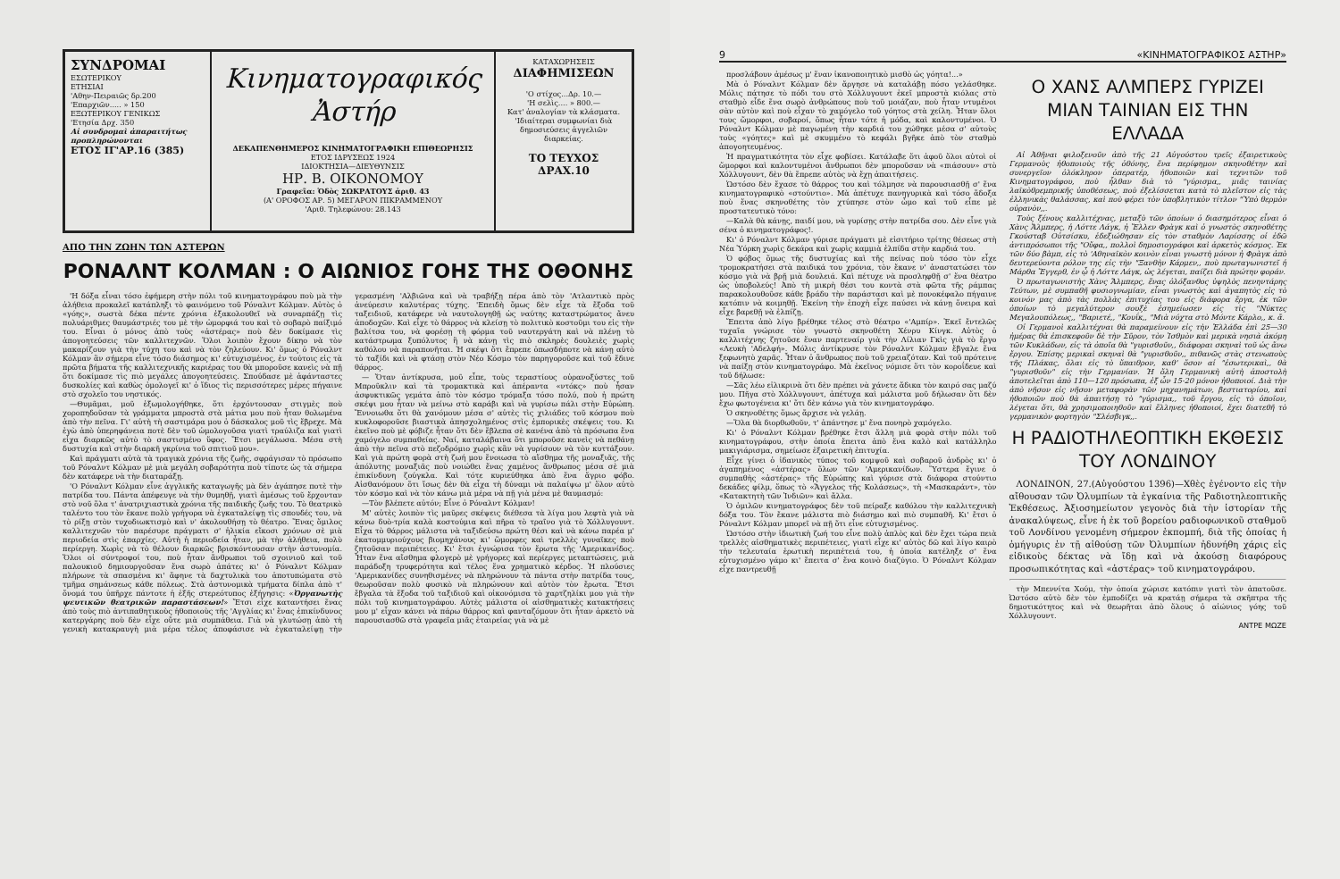ΣΥΝΔΡΟΜΑΙ
ΕΣΩΤΕΡΙΚΟΥ
ΕΤΗΣΙΑΙ
'Αθην-Πειραιῶς δρ.200
'Επαρχιῶν..... » 150
ΕΞΩΤΕΡΙΚΟΥ ΓΕΝΙΚΩΣ
'Ετησία Δρχ. 350
Αἱ συνδρομαὶ ἀπαραιτήτως προπληρώνονται
ΕΤΟΣ ΙΓ'ΑΡ.16 (385)
Κινηματογραφικός Ἀστήρ
ΔΕΚΑΠΕΝΘΗΜΕΡΟΣ ΚΙΝΗΜΑΤΟΓΡΑΦΙΚΗ ΕΠΙΘΕΩΡΗΣΙΣ
ΕΤΟΣ ΙΔΡΥΣΕΩΣ 1924
ΙΔΙΟΚΤΗΣΙΑ—ΔΙΕΥΘΥΝΣΙΣ
ΗΡ. Β. ΟΙΚΟΝΟΜΟΥ
Γραφεῖα: Ὁδὸς ΣΩΚΡΑΤΟΥΣ ἀριθ. 43
(Α' ΟΡΟΦΟΣ ΑΡ. 5) ΜΕΓΑΡΟΝ ΠΙΚΡΑΜΜΕΝΟΥ
'Αριθ. Τηλεφώνου: 28.143
ΚΑΤΑΧΩΡΗΣΕΙΣ
ΔΙΑΦΗΜΙΣΕΩΝ
'Ο στίχος...Δρ. 10.—
'Η σελὶς.... » 800.—
Κατ' ἀναλογίαν τὰ κλάσματα.
'Ιδιαίτεραι συμφωνίαι διὰ δημοσιεύσεις ἀγγελιῶν διαρκείας.
ΤΟ ΤΕΥΧΟΣ ΔΡΑΧ.10
ΑΠΟ ΤΗΝ ΖΩΗΝ ΤΩΝ ΑΣΤΕΡΩΝ
ΡΟΝΑΛΝΤ ΚΟΛΜΑΝ : Ο ΑΙΩΝΙΟΣ ΓΟΗΣ ΤΗΣ ΟΘΟΝΗΣ
'Η δόξα εἶναι τόσο ἐφήμερη στὴν πόλι τοῦ κινηματογράφου ποὺ μὰ τὴν ἀλήθεια προκαλεῖ κατάπληξι τὸ φαινόμενο τοῦ Ρόναλντ Κόλμαν. Αὐτὸς ὁ «γόης», σωστὰ δέκα πέντε χρόνια ἐξακολουθεῖ νὰ συναρπάζῃ τὶς πολυάριθμες θαυμάστριές του μὲ τὴν ὡμορφιά του καὶ τὸ σοβαρὸ παίξιμό του. Εἶναι ὁ μόνος ἀπὸ τοὺς «ἀστέρας» ποὺ δὲν δοκίμασε τὶς ἀπογοητεύσεις τῶν καλλιτεχνῶν. Ὅλοι λοιπὸν ἔχουν δίκηο νὰ τὸν μακαρίζουν γιὰ τὴν τύχη του καὶ νὰ τὸν ζηλεύουν. Κι' ὅμως ὁ Ρόναλντ Κόλμαν ἂν σήμερα εἶνε τόσο διάσημος κι' εὐτυχισμένος, ἐν τούτοις εἰς τὰ πρῶτα βήματα τῆς καλλιτεχνικῆς καριέρας του θὰ μποροῦσε κανεὶς νὰ πῇ ὅτι δοκίμασε τὶς πιὸ μεγάλες ἀπογοητεύσεις. Σπούδασε μὲ ἀφάνταστες δυσκολίες καὶ καθὼς ὁμολογεῖ κι' ὁ ἴδιος τὶς περισσότερες μέρες πήγαινε στὸ σχολεῖο του νηστικός.
—Θυμᾶμαι, μοῦ ἐξωμολογήθηκε, ὅτι ἐρχόντουσαν στιγμὲς ποὺ χοροπηδοῦσαν τὰ γράμματα μπροστὰ στὰ μάτια μου ποὺ ἦταν θολωμένα ἀπὸ τὴν πεῖνα. Γι' αὐτὴ τὴ σαστιμάρα μου ὁ δάσκαλος μοῦ τὶς ἔβρεχε. Μὰ ἐγὼ ἀπὸ ὑπερηφάνεια ποτὲ δὲν τοῦ ὡμολογοῦσα γιατὶ τραύλιζα καὶ γιατὶ εἶχα διαρκῶς αὐτὸ τὸ σαστισμένο ὕφος. Ἔτσι μεγάλωσα. Μέσα στὴ δυστυχία καὶ στὴν διαρκῆ γκρίνια τοῦ σπιτιοῦ μου».
Καὶ πράγματι αὐτὰ τὰ τραγικὰ χρόνια τῆς ζωῆς, σφράγισαν τὸ πρόσωπο τοῦ Ρόναλντ Κόλμαν μὲ μιὰ μεγάλη σοβαρότητα ποὺ τίποτε ὡς τὰ σήμερα δὲν κατάφερε νὰ τὴν διαταράξῃ.
'Ο Ρόναλντ Κόλμαν εἶνε ἀγγλικῆς καταγωγῆς μὰ δὲν ἀγάπησε ποτὲ τὴν πατρίδα του. Πάντα ἀπέφευγε νὰ τὴν θυμηθῇ, γιατὶ ἀμέσως τοῦ ἔρχονταν στὸ νοῦ ὅλα τ' ἀνατριχιαστικὰ χρόνια τῆς παιδικῆς ζωῆς του. Τὸ θεατρικὸ ταλέντο του τὸν ἔκανε πολὺ γρήγορα νὰ ἐγκαταλείψῃ τὶς σπουδές του, νὰ τὸ ρίξῃ στὸν τυχοδιωκτισμὸ καὶ ν' ἀκολουθήσῃ τὸ θέατρο. Ἕνας ὅμιλος καλλιτεχνῶν τὸν παρέσυρε πράγματι σ' ἡλικία εἴκοσι χρόνων σὲ μιὰ περιοδεία στὶς ἐπαρχίες. Αὐτὴ ἡ περιοδεία ἦταν, μὰ τὴν ἀλήθεια, πολὺ περίεργη. Χωρὶς νὰ τὸ θέλουν διαρκῶς βρισκόντουσαν στὴν ἀστυνομία. Ὅλοι οἱ σύντροφοί του, ποὺ ἦταν ἄνθρωποι τοῦ σχοινιοῦ καὶ τοῦ παλουκιοῦ δημιουργοῦσαν ἕνα σωρὸ ἀπάτες κι' ὁ Ρόναλντ Κόλμαν πλήρωνε τὰ σπασμένα κι' ἄφηνε τὰ δαχτυλικὰ του ἀποτυπώματα στὸ τμῆμα σημάνσεως κάθε πόλεως. Στὰ ἀστυνομικὰ τμήματα δίπλα ἀπὸ τ' ὄνομά του ὑπῆρχε πάντοτε ἡ ἑξῆς στερεότυπος ἐξήγησις: «Ὀργανωτὴς ψευτικῶν θεατρικῶν παραστάσεων!» Ἔτσι εἶχε καταντήσει ἕνας ἀπὸ τοὺς πιὸ ἀντιπαθητικοὺς ἠθοποιοὺς τῆς 'Αγγλίας κι' ἕνας ἐπικίνδυνος κατεργάρης ποὺ δὲν εἶχε οὔτε μιὰ συμπάθεια. Γιὰ νὰ γλυτώσῃ ἀπὸ τὴ γενικὴ κατακραυγὴ μιὰ μέρα τέλος ἀποφάσισε νὰ ἐγκαταλείψῃ τὴν γερασμένη 'Αλβιῶνα καὶ νὰ τραβήξῃ πέρα ἀπὸ τὸν 'Ατλαντικὸ πρὸς ἀνεύρεσιν καλυτέρας τύχης. 'Επειδὴ ὅμως δὲν εἶχε τὰ ἔξοδα τοῦ ταξειδιοῦ, κατάφερε νὰ ναυτολογηθῇ ὡς ναύτης καταστρώματος ἄνευ ἀποδοχῶν. Καὶ εἶχε τὸ θάρρος νὰ κλείσῃ τὸ πολιτικὸ κοστοῦμι του εἰς τὴν βαλίτσα του, νὰ φορέσῃ τὴ φόρμα τοῦ ναυτερyάτη καὶ νὰ πλένῃ τὸ κατάστρωμα ξυπόλυτος ἢ νὰ κάνῃ τὶς πιὸ σκληρὲς δουλειὲς χωρὶς καθόλου νὰ παραπονῆται. Ἡ σκέψι ὅτι ἔπρεπε ὁπωσδήποτε νὰ κάνῃ αὐτὸ τὸ ταξίδι καὶ νὰ φτάσῃ στὸν Νέο Κόσμο τὸν παρηγοροῦσε καὶ τοῦ ἔδινε θάρρος.
— Ὅταν ἀντίκρυσα, μοῦ εἶπε, τοὺς τεραστίους οὐρανοξύστες τοῦ Μπροῦκλιν καὶ τὰ τρομακτικὰ καὶ ἀπέραντα «ντόκς» ποὺ ἦσαν ἀσφυκτικῶς γεμάτα ἀπὸ τὸν κόσμο τρόμαξα τόσο πολύ, ποὺ ἡ πρώτη σκέψι μου ἦταν νὰ μείνω στὸ καράβι καὶ νὰ γυρίσω πάλι στὴν Εὐρώπη. Ἔννοιωθα ὅτι θὰ χανόμουν μέσα σ' αὐτὲς τὶς χιλιάδες τοῦ κόσμου ποὺ κυκλοφοροῦσε βιαστικὰ ἀπησχολημένος στὶς ἐμπορικὲς σκέψεις του. Κι ἐκεῖνο ποὺ μὲ φόβιζε ἦταν ὅτι δὲν ἔβλεπα σὲ κανένα ἀπὸ τὰ πρόσωπα ἕνα χαμόγελο συμπαθείας. Ναί, καταλάβαινα ὅτι μποροῦσε κανεὶς νὰ πεθάνῃ ἀπὸ τὴν πεῖνα στὸ πεζοδρόμιο χωρὶς κἂν νὰ γυρίσουν νὰ τὸν κυττάξουν. Καὶ γιὰ πρώτη φορὰ στὴ ζωή μου ἔνοιωσα τὸ αἴσθημα τῆς μοναξιᾶς, τῆς ἀπόλυτης μοναξιᾶς ποὺ νοιώθει ἕνας χαμένος ἄνθρωπος μέσα σὲ μιὰ ἐπικίνδυνη ζούγκλα. Καὶ τότε κυριεύθηκα ἀπὸ ἕνα ἄγριο φόβο. Αἰσθανόμουν ὅτι ἴσως δὲν θὰ εἶχα τὴ δύναμι νὰ παλαίψω μ' ὅλον αὐτὸ τὸν κόσμο καὶ νὰ τὸν κάνω μιὰ μέρα νὰ πῇ γιὰ μένα μὲ θαυμασμό:
—Τὸν βλέπετε αὐτόν; Εἶνε ὁ Ρόναλντ Κόλμαν!
Μ' αὐτὲς λοιπὸν τὶς μαῦρες σκέψεις διέθεσα τὰ λίγα μου λεφτὰ γιὰ νὰ κάνω δυὸ-τρία καλὰ κοστούμια καὶ πῆρα τὸ τραῖνο γιὰ τὸ Χόλλυγουντ. Εἶχα τὸ θάρρος μάλιστα νὰ ταξιδεύσω πρώτη θέσι καὶ νὰ κάνω παρέα μ' ἑκατομμυριούχους βιομηχάνους κι' ὥμορφες καὶ τρελλὲς γυναῖκες ποὺ ζητοῦσαν περιπέτειες. Κι' ἔτσι ἐγνώρισα τὸν ἔρωτα τῆς 'Αμερικανίδος. Ἦταν ἕνα αἴσθημα φλογερὸ μὲ γρήγορες καὶ περίεργες μεταπτώσεις, μιὰ παράδοξη τρυφερότητα καὶ τέλος ἕνα χρηματικὸ κέρδος. Ἡ πλούσιες 'Αμερικανίδες συνηθισμένες νὰ πληρώνουν τὰ πάντα στὴν πατρίδα τους, θεωροῦσαν πολὺ φυσικὸ νὰ πληρώνουν καὶ αὐτὸν τὸν ἔρωτα. Ἔτσι ἔβγαλα τὰ ἔξοδα τοῦ ταξιδιοῦ καὶ οἰκονόμισα τὸ χαρτζηλίκι μου γιὰ τὴν πόλι τοῦ κινηματογράφου. Αὐτὲς μάλιστα οἱ αἰσθηματικὲς κατακτήσεις μου μ' εἶχαν κάνει νὰ πάρω θάρρος καὶ φανταζόμουν ὅτι ἦταν ἀρκετὸ νὰ παρουσιασθῶ στὰ γραφεῖα μιᾶς ἑταιρείας γιὰ νὰ μὲ
9 «ΚΙΝΗΜΑΤΟΓΡΑΦΙΚΟΣ ΑΣΤΗΡ»
προσλάβουν ἀμέσως μ' ἕναν ἱκανοποιητικὸ μισθὸ ὡς γόητα!...»
Μὰ ὁ Ρόναλντ Κόλμαν δὲν ἄργησε νὰ καταλάβῃ πόσο γελάσθηκε. Μόλις πάτησε τὸ πόδι του στὸ Χόλλυγουντ ἐκεῖ μπροστὰ κιόλας στὸ σταθμὸ εἶδε ἕνα σωρὸ ἀνθρώπους ποὺ τοῦ μοιάζαν, ποὺ ἦταν ντυμένοι σὰν αὐτὸν καὶ ποὺ εἶχαν τὸ χαμόγελο τοῦ γόητος στὰ χείλη. Ἦταν ὅλοι τους ὥμορφοι, σοβαροί, ὅπως ἦταν τότε ἡ μόδα, καὶ καλοντυμένοι. Ὁ Ρόναλντ Κόλμαν μὲ παγωμένη τὴν καρδιά του χώθηκε μέσα σ' αὐτοὺς τοὺς «γόητες» καὶ μὲ σκυμμένο τὸ κεφάλι βγῆκε ἀπὸ τὸν σταθμὸ ἀπογοητευμένος.
Ἡ πραγματικότητα τὸν εἶχε φοβίσει. Κατάλαβε ὅτι ἀφοῦ ὅλοι αὐτοὶ οἱ ὥμορφοι καὶ καλοντυμένοι ἄνθρωποι δὲν μποροῦσαν νὰ «πιάσουν» στὸ Χόλλυγουντ, δὲν θὰ ἔπρεπε αὐτὸς νὰ ἔχῃ ἀπαιτήσεις.
Ὡστόσο δὲν ἔχασε τὸ θάρρος του καὶ τόλμησε νὰ παρουσιασθῇ σ' ἕνα κινηματογραφικὸ «στούντιο». Μὰ ἀπέτυχε πανηγυρικὰ καὶ τόσο ἄδοξα ποὺ ἕνας σκηνοθέτης τὸν χτύπησε στὸν ὦμο καὶ τοῦ εἶπε μὲ προστατευτικὸ τόνο:
—Καλὰ θὰ κάνῃς, παιδί μου, νὰ γυρίσῃς στὴν πατρίδα σου. Δὲν εἶνε γιὰ σένα ὁ κινηματογράφος!.
Κι' ὁ Ρόναλντ Κόλμαν γύρισε πράγματι μὲ εἰσιτήριο τρίτης θέσεως στὴ Νέα Ὑόρκη χωρὶς δεκάρα καὶ χωρὶς καμμιὰ ἐλπίδα στὴν καρδιά του.
Ὁ φόβος ὅμως τῆς δυστυχίας καὶ τῆς πείνας ποὺ τόσο τὸν εἶχε τρομοκρατήσει στὰ παιδικά του χρόνια, τὸν ἔκανε ν' ἀναστατώσει τὸν κόσμο γιὰ νὰ βρῇ μιὰ δουλειά. Καὶ πέτυχε νὰ προσληφθῇ σ' ἕνα θέατρο ὡς ὑποβολεύς! Ἀπὸ τὴ μικρὴ θέσι του κοντὰ στὰ φῶτα τῆς ράμπας παρακολουθοῦσε κάθε βράδυ τὴν παράστασι καὶ μὲ πονοκέφαλο πήγαινε κατόπιν νὰ κοιμηθῇ. Ἐκείνη τὴν ἐποχὴ εἶχε παύσει νὰ κάνῃ ὄνειρα καὶ εἶχε βαρεθῇ νὰ ἐλπίζῃ.
Ἔπειτα ἀπὸ λίγο βρέθηκε τέλος στὸ θέατρο «'Αμπίρ». Ἐκεῖ ἔντελῶς τυχαῖα γνώρισε τὸν γνωστὸ σκηνοθέτη Χένρυ Κίνγκ. Αὐτὸς ὁ καλλιτέχνης ζητοῦσε ἕναν παρτεναίρ γιὰ τὴν Λίλιαν Γκὶς γιὰ τὸ ἔργο «Λευκὴ 'Αδελφή». Μόλις ἀντίκρυσε τὸν Ρόναλντ Κόλμαν ἔβγαλε ἕνα ξεφωνητὸ χαρᾶς. Ἦταν ὁ ἄνθρωπος ποὺ τοῦ χρειαζόταν. Καὶ τοῦ πρότεινε νὰ παίξῃ στὸν κινηματογράφο. Μὰ ἐκεῖνος νόμισε ὅτι τὸν κοροΐδευε καὶ τοῦ δήλωσε:
—Σᾶς λέω εἰλικρινὰ ὅτι δὲν πρέπει νὰ χάνετε ἄδικα τὸν καιρό σας μαζύ μου. Πῆγα στὸ Χόλλυγουντ, ἀπέτυχα καὶ μάλιστα μοῦ δήλωσαν ὅτι δὲν ἔχω φωτογένεια κι' ὅτι δὲν κάνω γιὰ τὸν κινηματογράφο.
Ὁ σκηνοθέτης ὅμως ἄρχισε νὰ γελάῃ.
—Ὅλα θὰ διορθωθοῦν, τ' ἀπάντησε μ' ἕνα πονηρὸ χαμόγελο.
Κι' ὁ Ρόναλντ Κόλμαν βρέθηκε ἔτσι ἄλλη μιὰ φορὰ στὴν πόλι τοῦ κινηματογράφου, στὴν ὁποία ἔπειτα ἀπὸ ἕνα καλὸ καὶ κατάλληλο μακιγιάρισμα, σημείωσε ἐξαιρετικὴ ἐπιτυχία.
Εἶχε γίνει ὁ ἰδανικὸς τύπος τοῦ κομψοῦ καὶ σοβαροῦ ἀνδρὸς κι' ὁ ἀγαπημένος «ἀστέρας» ὅλων τῶν 'Αμερικανίδων. Ὕστερα ἔγινε ὁ συμπαθὴς «ἀστέρας» τῆς Εὐρώπης καὶ γύρισε στὰ διάφορα στούντιο δεκάδες φίλμ, ὅπως τὸ «Ἄγγελος τῆς Κολάσεως», τὴ «Μασκαράντ», τὸν «Κατακτητὴ τῶν Ἰνδιῶν» καὶ ἄλλα.
Ὁ ὁμιλῶν κινηματογράφος δὲν τοῦ πείραξε καθόλου τὴν καλλιτεχνικὴ δόξα του. Τὸν ἔκανε μάλιστα πιὸ διάσημο καὶ πιὸ συμπαθῆ. Κι' ἔτσι ὁ Ρόναλντ Κόλμαν μπορεῖ νὰ πῇ ὅτι εἶνε εὐτυχισμένος.
Ὡστόσο στὴν ἰδιωτικὴ ζωή του εἶνε πολὺ ἁπλὸς καὶ δὲν ἔχει τώρα πειὰ τρελλὲς αἰσθηματικὲς περιπέτειες, γιατὶ εἶχε κι' αὐτὸς δῶ καὶ λίγο καιρὸ τὴν τελευταία ἐρωτικὴ περιπέτειά του, ἡ ὁποία κατέληξε σ' ἕνα εὐτυχισμένο γάμο κι' ἔπειτα σ' ἕνα κοινὸ διαζύγιο. Ὁ Ρόναλντ Κόλμαν εἶχε παντρευθῇ
Ο ΧΑΝΣ ΑΛΜΠΕΡΣ ΓΥΡΙΖΕΙ ΜΙΑΝ ΤΑΙΝΙΑΝ ΕΙΣ ΤΗΝ ΕΛΛΑΔΑ
Αἱ Ἀθῆναι φιλοξενοῦν ἀπὸ τῆς 21 Αὐγούστου τρεῖς ἐξαιρετικοὺς Γερμανοὺς ἠθοποιοὺς τῆς ὀθόνης, ἕνα περίφημον σκηνοθέτην καὶ συνεργεῖον ὁλόκληρον ὀπερατέρ, ἠθοποιῶν καὶ τεχνιτῶν τοῦ Κινηματογράφου, ποὺ ἦλθαν διὰ τὸ "γύρισμα,, μιᾶς ταινίας λαϊκὸθρεμπρικῆς ὑποθέσεως, ποὺ ἐξελίσσεται κατὰ τὸ πλεῖστον εἰς τὰς ἑλληνικὰς θαλάσσας, καὶ ποὺ φέρει τὸν ὑποβλητικὸν τίτλον "Ὑπὸ θερμὸν οὐρανὸν,,.
Τοὺς ξένους καλλιτέχνας, μεταξὺ τῶν ὁποίων ὁ διασημότερος εἶναι ὁ Χὰνς Ἄλμπερς, ἡ Λόττε Λάγκ, ἡ Ἔλλεν Φρὰγκ καὶ ὁ γνωστὸς σκηνοθέτης Γκούσταβ Οὐτσίσκυ, ἐδεξιώθησαν εἰς τὸν σταθμὸν Λαρίσσης οἱ ἐδῶ ἀντιπρόσωποι τῆς "Οὔφα,, πολλοὶ δημοσιογράφοι καὶ ἀρκετὸς κόσμος. Ἐκ τῶν δύο βὰμπ, εἰς τὸ 'Αθηναϊκὸν κοινὸν εἶναι γνωστὴ μόνον ἡ Φρὰγκ ἀπὸ δευτερεύοντα ρόλον της εἰς τὴν "Ξανθὴν Κάρμεν,, ποὺ πρωταγωνιστεῖ ἡ Μάρθα Ἔγγερθ, ἐν ᾧ ἡ Λόττε Λάγκ, ὡς λέγεται, παίζει διὰ πρώτην φοράν.
Ὁ πρωταγωνιστὴς Χὰνς Ἄλμπερς, ἕνας ὁλόξανθος ὑψηλὸς πενηντάρης Τεύτων, μὲ συμπαθῆ φυσιογνωμίαν, εἶναι γνωστὸς καὶ ἀγαπητὸς εἰς τὸ κοινόν μας ἀπὸ τὰς πολλὰς ἐπιτυχίας του εἰς διάφορα ἔργα, ἐκ τῶν ὁποίων τὸ μεγαλύτερον σουξὲ ἐσημείωσεν εἰς τὶς "Νύκτες Μεγαλουπόλεως,, "Βαριετέ,, "Κουΐκ,, "Μιὰ νύχτα στὸ Μόντε Κάρλο,, κ. ἄ.
Οἱ Γερμανοὶ καλλιτέχναι θὰ παραμείνουν εἰς τὴν Ἑλλάδα ἐπὶ 25—30 ἡμέρας θὰ ἐπισκεφοῦν δὲ τὴν Σῦρον, τὸν Ἰσθμὸν καὶ μερικὰ νησιὰ ἀκόμη τῶν Κυκλάδων, εἰς τὰ ὁποῖα θὰ "γυρισθοῦν,, διάφοραι σκηναὶ τοῦ ὡς ἄνω ἔργου. Ἐπίσης μερικαὶ σκηναὶ θὰ "γυρισθοῦν,, πιθανῶς στὰς στενωποὺς τῆς Πλάκας, ὅλαι εἰς τὸ ὕπαιθρον, καθ' ὅσον αἱ "ἐσωτερικαὶ,, θὰ "γυρισθοῦν" εἰς τὴν Γερμανίαν. Ἡ ὅλη Γερμανικὴ αὐτὴ ἀποστολὴ ἀποτελεῖται ἀπὸ 110—120 πρόσωπα, ἐξ ὧν 15-20 μόνον ἠθοποιοί. Διὰ τὴν ἀπὸ νῆσον εἰς νῆσον μεταφορὰν τῶν μηχανημάτων, βεστιατορίου, καὶ ἠθοποιῶν ποὺ θὰ ἀπαιτήσῃ τὸ "γύρισμα,, τοῦ ἔργου, εἰς τὸ ὁποῖον, λέγεται ὅτι, θὰ χρησιμοποιηθοῦν καὶ ἕλληνες ἠθοποιοί, ἔχει διατεθῆ τὸ γερμανικὸν φορτηγὸν "Σλέσβιγκ,,.
Η ΡΑΔΙΟΤΗΛΕΟΠΤΙΚΗ ΕΚΘΕΣΙΣ ΤΟΥ ΛΟΝΔΙΝΟΥ
ΛΟΝΔΙΝΟΝ, 27.(Αὐγούστου 1396)—Χθὲς ἐγένοντο εἰς τὴν αἴθουσαν τῶν Ὀλυμπίων τὰ ἐγκαίνια τῆς Ραδιοτηλεοπτικῆς Ἐκθέσεως. Ἀξιοσημείωτον γεγονὸς διὰ τὴν ἱστορίαν τῆς ἀνακαλύψεως, εἶνε ἡ ἐκ τοῦ βορείου ραδιοφωνικοῦ σταθμοῦ τοῦ Λονδίνου γενομένη σήμερον ἐκπομπή, διὰ τῆς ὁποίας ἡ ὁμήγυρις ἐν τῇ αἰθούσῃ τῶν Ὀλυμπίων ἠδυνήθη χάρις εἰς εἰδικοὺς δέκτας νὰ ἴδῃ καὶ νὰ ἀκούσῃ διαφόρους προσωπικότητας καὶ «ἀστέρας» τοῦ κινηματογράφου.
τὴν Μπεννίτα Χούμ, τὴν ὁποία χώρισε κατόπιν γιατὶ τὸν ἀπατοῦσε. Ὡστόσο αὐτὸ δὲν τὸν ἐμποδίζει νὰ κρατάῃ σήμερα τὰ σκῆπτρα τῆς δημοτικότητος καὶ νὰ θεωρῆται ἀπὸ ὅλους ὁ αἰώνιος γόης τοῦ Χόλλυγουντ.
ΑΝΤΡΕ ΜΩΖΕ